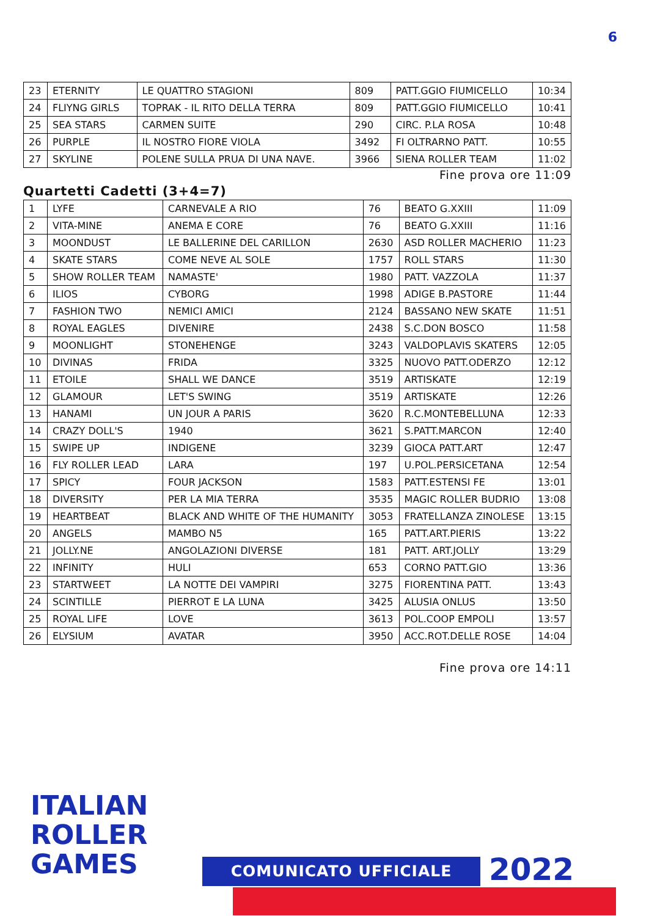6
| 23 | ETERNITY | LE QUATTRO STAGIONI | 809 | PATT.GGIO FIUMICELLO | 10:34 |
| 24 | FLIYNG GIRLS | TOPRAK - IL RITO DELLA TERRA | 809 | PATT.GGIO FIUMICELLO | 10:41 |
| 25 | SEA STARS | CARMEN SUITE | 290 | CIRC. P.LA ROSA | 10:48 |
| 26 | PURPLE | IL NOSTRO FIORE VIOLA | 3492 | FI OLTRARNO PATT. | 10:55 |
| 27 | SKYLINE | POLENE SULLA PRUA DI UNA NAVE. | 3966 | SIENA ROLLER TEAM | 11:02 |
Fine prova ore 11:09
Quartetti Cadetti (3+4=7)
| 1 | LYFE | CARNEVALE A RIO | 76 | BEATO G.XXIII | 11:09 |
| 2 | VITA-MINE | ANEMA E CORE | 76 | BEATO G.XXIII | 11:16 |
| 3 | MOONDUST | LE BALLERINE DEL CARILLON | 2630 | ASD ROLLER MACHERIO | 11:23 |
| 4 | SKATE STARS | COME NEVE AL SOLE | 1757 | ROLL STARS | 11:30 |
| 5 | SHOW ROLLER TEAM | NAMASTE' | 1980 | PATT. VAZZOLA | 11:37 |
| 6 | ILIOS | CYBORG | 1998 | ADIGE B.PASTORE | 11:44 |
| 7 | FASHION TWO | NEMICI AMICI | 2124 | BASSANO NEW SKATE | 11:51 |
| 8 | ROYAL EAGLES | DIVENIRE | 2438 | S.C.DON BOSCO | 11:58 |
| 9 | MOONLIGHT | STONEHENGE | 3243 | VALDOPLAVIS SKATERS | 12:05 |
| 10 | DIVINAS | FRIDA | 3325 | NUOVO PATT.ODERZO | 12:12 |
| 11 | ETOILE | SHALL WE DANCE | 3519 | ARTISKATE | 12:19 |
| 12 | GLAMOUR | LET'S SWING | 3519 | ARTISKATE | 12:26 |
| 13 | HANAMI | UN JOUR A PARIS | 3620 | R.C.MONTEBELLUNA | 12:33 |
| 14 | CRAZY DOLL'S | 1940 | 3621 | S.PATT.MARCON | 12:40 |
| 15 | SWIPE UP | INDIGENE | 3239 | GIOCA PATT.ART | 12:47 |
| 16 | FLY ROLLER LEAD | LARA | 197 | U.POL.PERSICETANA | 12:54 |
| 17 | SPICY | FOUR JACKSON | 1583 | PATT.ESTENSI FE | 13:01 |
| 18 | DIVERSITY | PER LA MIA TERRA | 3535 | MAGIC ROLLER BUDRIO | 13:08 |
| 19 | HEARTBEAT | BLACK AND WHITE OF THE HUMANITY | 3053 | FRATELLANZA ZINOLESE | 13:15 |
| 20 | ANGELS | MAMBO N5 | 165 | PATT.ART.PIERIS | 13:22 |
| 21 | JOLLY.NE | ANGOLAZIONI DIVERSE | 181 | PATT. ART.JOLLY | 13:29 |
| 22 | INFINITY | HULI | 653 | CORNO PATT.GIO | 13:36 |
| 23 | STARTWEET | LA NOTTE DEI VAMPIRI | 3275 | FIORENTINA PATT. | 13:43 |
| 24 | SCINTILLE | PIERROT E LA LUNA | 3425 | ALUSIA ONLUS | 13:50 |
| 25 | ROYAL LIFE | LOVE | 3613 | POL.COOP EMPOLI | 13:57 |
| 26 | ELYSIUM | AVATAR | 3950 | ACC.ROT.DELLE ROSE | 14:04 |
Fine prova ore 14:11
ITALIAN
ROLLER
GAMES
COMUNICATO UFFICIALE 2022